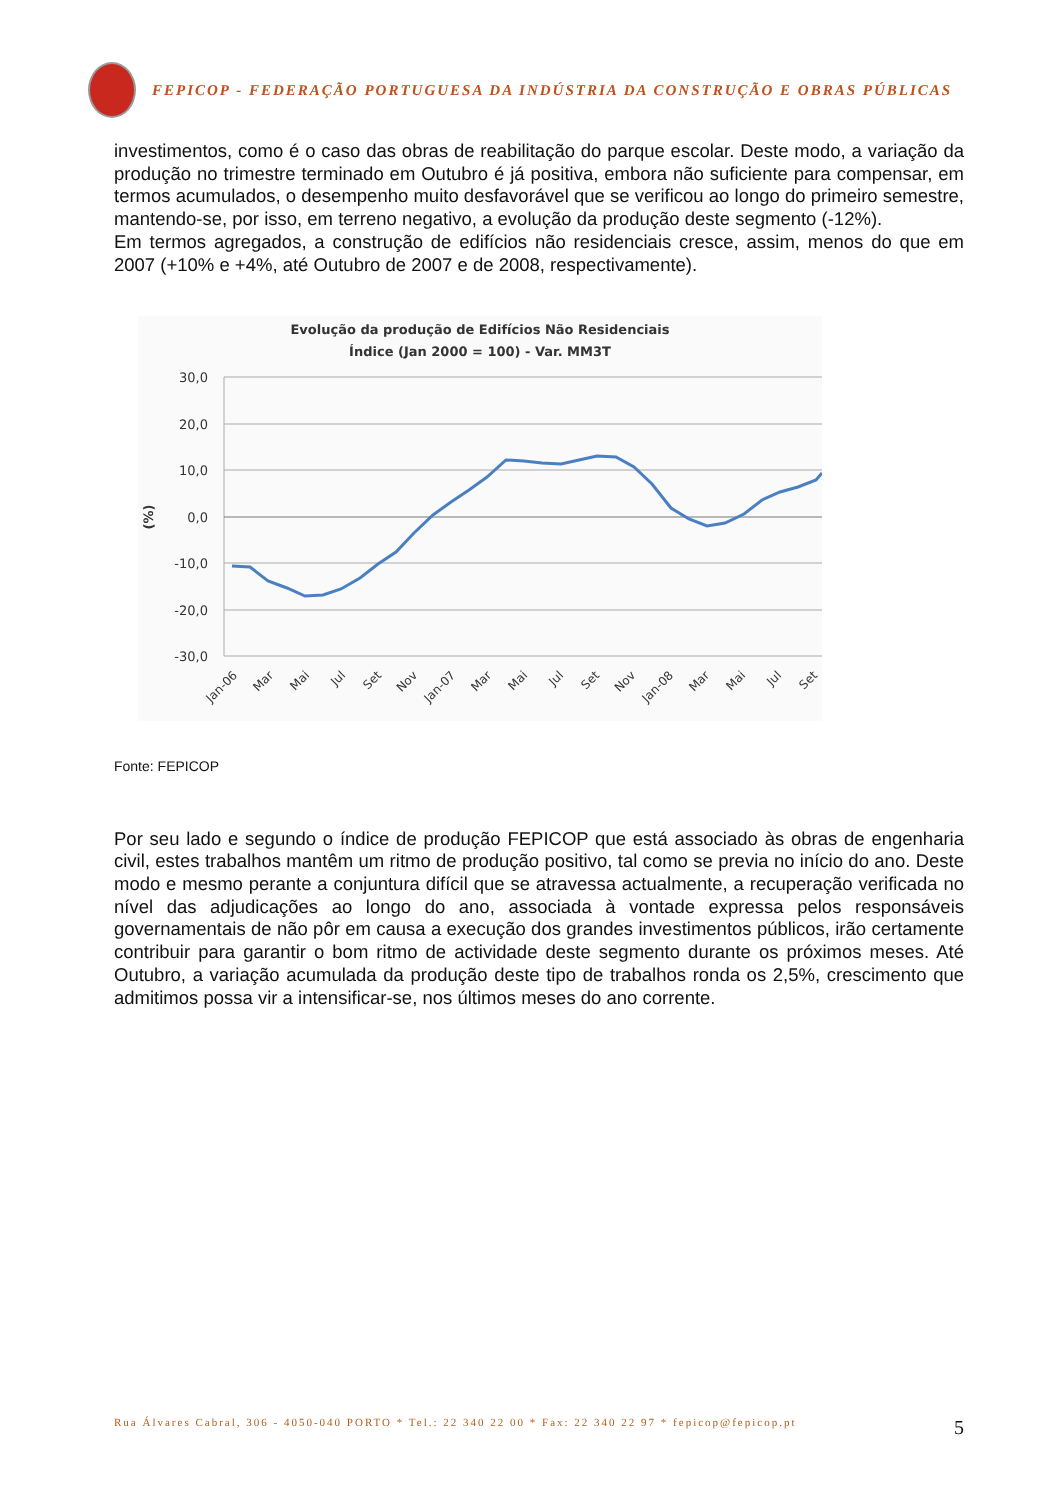FEPICOP - FEDERAÇÃO PORTUGUESA DA INDÚSTRIA DA CONSTRUÇÃO E OBRAS PÚBLICAS
investimentos, como é o caso das obras de reabilitação do parque escolar. Deste modo, a variação da produção no trimestre terminado em Outubro é já positiva, embora não suficiente para compensar, em termos acumulados, o desempenho muito desfavorável que se verificou ao longo do primeiro semestre, mantendo-se, por isso, em terreno negativo, a evolução da produção deste segmento (-12%).
Em termos agregados, a construção de edifícios não residenciais cresce, assim, menos do que em 2007 (+10% e +4%, até Outubro de 2007 e de 2008, respectivamente).
Evolução da produção de Edifícios Não Residenciais
Índice (Jan 2000 = 100) - Var. MM3T
30,0
20,0
10,0
0,0
-10,0
-20,0
-30,0
(%)
Jan-06
Mar
Mai
Jul
Set
Nov
Jan-07
Mar
Mai
Jul
Set
Nov
Jan-08
Mar
Mai
Jul
Set
Fonte: FEPICOP
Por seu lado e segundo o índice de produção FEPICOP que está associado às obras de engenharia civil, estes trabalhos mantêm um ritmo de produção positivo, tal como se previa no início do ano. Deste modo e mesmo perante a conjuntura difícil que se atravessa actualmente, a recuperação verificada no nível das adjudicações ao longo do ano, associada à vontade expressa pelos responsáveis governamentais de não pôr em causa a execução dos grandes investimentos públicos, irão certamente contribuir para garantir o bom ritmo de actividade deste segmento durante os próximos meses. Até Outubro, a variação acumulada da produção deste tipo de trabalhos ronda os 2,5%, crescimento que admitimos possa vir a intensificar-se, nos últimos meses do ano corrente.
Rua Álvares Cabral, 306 - 4050-040 PORTO * Tel.: 22 340 22 00 * Fax: 22 340 22 97 * fepicop@fepicop.pt 5